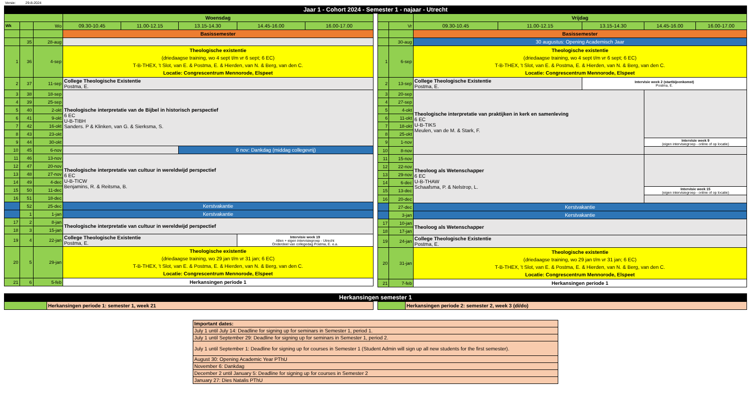Versie: 29-8-2024
Jaar 1 - Cohort 2024 - Semester 1 - najaar - Utrecht
| | | | Woensdag | | | | |
| Wk | | Wo | 09.30-10.45 | 11.00-12.15 | 13.15-14.30 | 14.45-16.00 | 16.00-17.00 |
| | | | Basissemester | | | | |
| | 35 | 28-aug | | | | | |
| 1 | 36 | 4-sep | Theologische existentie (driedaagse training, wo 4 sept t/m vr 6 sept; 6 EC) T-B-THEX, 't Slot, van E. & Postma, E. & Hierden, van N. & Berg, van den C. Locatie: Congrescentrum Mennorode, Elspeet | | | | |
| 2 | 37 | 11-sep | College Theologische Existentie Postma, E. | | | | |
| 3 | 38 | 18-sep | Theologische interpretatie van de Bijbel in historisch perspectief 6 EC U-B-TIBH Sanders. P & Klinken, van G. & Sierksma, S. | | | | |
| 4 | 39 | 25-sep | | | | | |
| 5 | 40 | 2-okt | | | | | |
| 6 | 41 | 9-okt | | | | | |
| 7 | 42 | 16-okt | | | | | |
| 8 | 43 | 23-okt | | | | | |
| 9 | 44 | 30-okt | | | | | |
| 10 | 45 | 6-nov | | | 6 nov: Dankdag (middag collegevrij) | | |
| 11 | 46 | 13-nov | Theologische interpretatie van cultuur in wereldwijd perspectief 6 EC U-B-TICW Benjamins, R. & Reitsma, B. | | | | |
| 12 | 47 | 20-nov | | | | | |
| 13 | 48 | 27-nov | | | | | |
| 14 | 49 | 4-dec | | | | | |
| 15 | 50 | 11-dec | | | | | |
| 16 | 51 | 18-dec | | | | | |
| | 52 | 25-dec | Kerstvakantie | | | | |
| | 1 | 1-jan | Kerstvakantie | | | | |
| 17 | 2 | 8-jan | Theologische interpretatie van cultuur in wereldwijd perspectief | | | | |
| 18 | 3 | 15-jan | | | | | |
| 19 | 4 | 22-jan | College Theologische Existentie Postma, E. | | | Intervisie week 19 Allen + eigen intervisiegroep - Utrecht Onderdeel van collegedag Postma, E. e.a. | |
| 20 | 5 | 29-jan | Theologische existentie (driedaagse training, wo 29 jan t/m vr 31 jan; 6 EC) T-B-THEX, 't Slot, van E. & Postma, E. & Hierden, van N. & Berg, van den C. Locatie: Congrescentrum Mennorode, Elspeet | | | | |
| 21 | 6 | 5-feb | Herkansingen periode 1 | | | | |
| | | Vrijdag | | | | |
| | Vr | 09.30-10.45 | 11.00-12.15 | 13.15-14.30 | 14.45-16.00 | 16.00-17.00 |
| | | Basissemester | | | | |
| | 30-aug | 30 augustus: Opening Academisch Jaar | | | | |
| 1 | 6-sep | Theologische existentie (driedaagse training, wo 4 sept t/m vr 6 sept; 6 EC) T-B-THEX, 't Slot, van E. & Postma, E. & Hierden, van N. & Berg, van den C. Locatie: Congrescentrum Mennorode, Elspeet | | | | |
| 2 | 13-sep | College Theologische Existentie Postma, E. | | Intervisie week 2 (startbijeenkomst) Postma, E. | | |
| 3 | 20-sep | Theologische interpretatie van praktijken in kerk en samenleving 6 EC U-B-TIKS Meulen, van de M. & Stark, F. | | | | |
| 4 | 27-sep | | | | | |
| 5 | 4-okt | | | | | |
| 6 | 11-okt | | | | | |
| 7 | 18-okt | | | | | |
| 8 | 25-okt | | | | | |
| 9 | 1-nov | | | | Intervisie week 9 (eigen intervisiegroep - online of op locatie) | |
| 10 | 8-nov | | | | | |
| 11 | 15-nov | Theoloog als Wetenschapper 6 EC U-B-THAW Schaafsma, P. & Nelstrop, L. | | | | |
| 12 | 22-nov | | | | | |
| 13 | 29-nov | | | | | |
| 14 | 6-dec | | | | | |
| 15 | 13-dec | | | | Intervisie week 15 (eigen intervisiegroep - online of op locatie) | |
| 16 | 20-dec | | | | | |
| | 27-dec | Kerstvakantie | | | | |
| | 3-jan | Kerstvakantie | | | | |
| 17 | 10-jan | Theoloog als Wetenschapper | | | | |
| 18 | 17-jan | | | | | |
| 19 | 24-jan | College Theologische Existentie Postma, E. | | | | |
| 20 | 31-jan | Theologische existentie (driedaagse training, wo 29 jan t/m vr 31 jan; 6 EC) T-B-THEX, 't Slot, van E. & Postma, E. & Hierden, van N. & Berg, van den C. Locatie: Congrescentrum Mennorode, Elspeet | | | | |
| 21 | 7-feb | Herkansingen periode 1 | | | | |
Herkansingen semester 1
| | Herkansingen periode 1: semester 1, week 21 |
| | Herkansingen periode 2: semester 2, week 3 (di/do) |
| Important dates: |
| July 1 until July 14: Deadline for signing up for seminars in Semester 1, period 1. |
| July 1 until September 29: Deadline for signing up for seminars in Semester 1, period 2. |
| July 1 until September 1: Deadline for signing up for courses in Semester 1 (Student Admin will sign up all new students for the first semester). |
| August 30: Opening Academic Year PThU |
| November 6: Dankdag |
| December 2 until January 5: Deadline for signing up for courses in Semester 2 |
| January 27: Dies Natalis PThU |